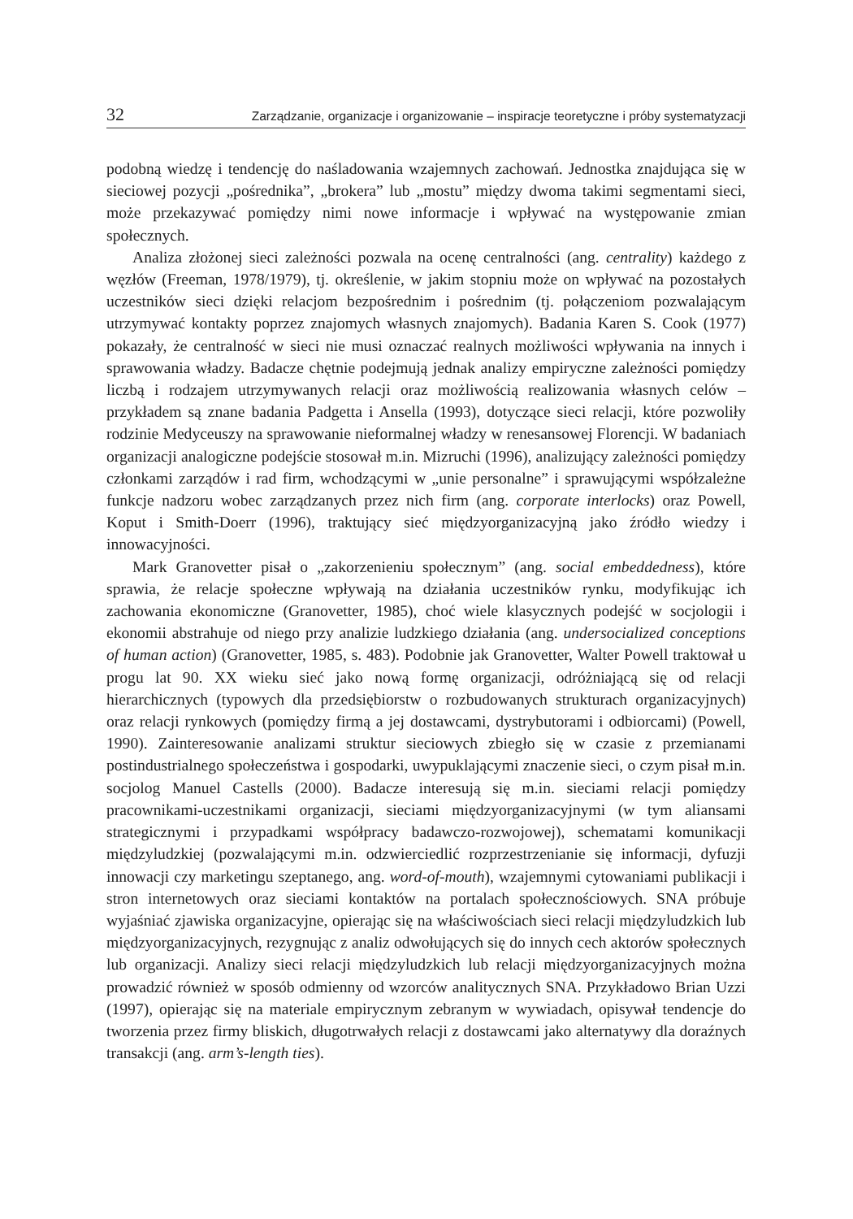32 Zarządzanie, organizacje i organizowanie – inspiracje teoretyczne i próby systematyzacji
podobną wiedzę i tendencję do naśladowania wzajemnych zachowań. Jednostka znajdująca się w sieciowej pozycji „pośrednika”, „brokera” lub „mostu” między dwoma takimi segmentami sieci, może przekazywać pomiędzy nimi nowe informacje i wpływać na występowanie zmian społecznych.
Analiza złożonej sieci zależności pozwala na ocenę centralności (ang. centrality) każdego z węzłów (Freeman, 1978/1979), tj. określenie, w jakim stopniu może on wpływać na pozostałych uczestników sieci dzięki relacjom bezpośrednim i pośrednim (tj. połączeniom pozwalającym utrzymywać kontakty poprzez znajomych własnych znajomych). Badania Karen S. Cook (1977) pokazały, że centralność w sieci nie musi oznaczać realnych możliwości wpływania na innych i sprawowania władzy. Badacze chętnie podejmują jednak analizy empiryczne zależności pomiędzy liczbą i rodzajem utrzymywanych relacji oraz możliwością realizowania własnych celów – przykładem są znane badania Padgetta i Ansella (1993), dotyczące sieci relacji, które pozwoliły rodzinie Medyceuszy na sprawowanie nieformalnej władzy w renesansowej Florencji. W badaniach organizacji analogiczne podejście stosował m.in. Mizruchi (1996), analizujący zależności pomiędzy członkami zarządów i rad firm, wchodzącymi w „unie personalne” i sprawującymi współzależne funkcje nadzoru wobec zarządzanych przez nich firm (ang. corporate interlocks) oraz Powell, Koput i Smith-Doerr (1996), traktujący sieć międzyorganizacyjną jako źródło wiedzy i innowacyjności.
Mark Granovetter pisał o „zakorzenieniu społecznym” (ang. social embeddedness), które sprawia, że relacje społeczne wpływają na działania uczestników rynku, modyfikując ich zachowania ekonomiczne (Granovetter, 1985), choć wiele klasycznych podejść w socjologii i ekonomii abstrahuje od niego przy analizie ludzkiego działania (ang. undersocialized conceptions of human action) (Granovetter, 1985, s. 483). Podobnie jak Granovetter, Walter Powell traktował u progu lat 90. XX wieku sieć jako nową formę organizacji, odróżniającą się od relacji hierarchicznych (typowych dla przedsiębiorstw o rozbudowanych strukturach organizacyjnych) oraz relacji rynkowych (pomiędzy firmą a jej dostawcami, dystrybutorami i odbiorcami) (Powell, 1990). Zainteresowanie analizami struktur sieciowych zbiegło się w czasie z przemianami postindustrialnego społeczeństwa i gospodarki, uwypuklającymi znaczenie sieci, o czym pisał m.in. socjolog Manuel Castells (2000). Badacze interesują się m.in. sieciami relacji pomiędzy pracownikami-uczestnikami organizacji, sieciami międzyorganizacyjnymi (w tym aliansami strategicznymi i przypadkami współpracy badawczo-rozwojowej), schematami komunikacji międzyludzkiej (pozwalającymi m.in. odzwierciedlić rozprzestrzenianie się informacji, dyfuzji innowacji czy marketingu szeptanego, ang. word-of-mouth), wzajemnymi cytowaniami publikacji i stron internetowych oraz sieciami kontaktów na portalach społecznościowych. SNA próbuje wyjaśniać zjawiska organizacyjne, opierając się na właściwościach sieci relacji międzyludzkich lub międzyorganizacyjnych, rezygnując z analiz odwołujących się do innych cech aktorów społecznych lub organizacji. Analizy sieci relacji międzyludzkich lub relacji międzyorganizacyjnych można prowadzić również w sposób odmienny od wzorców analitycznych SNA. Przykładowo Brian Uzzi (1997), opierając się na materiale empirycznym zebranym w wywiadach, opisywał tendencje do tworzenia przez firmy bliskich, długotrwałych relacji z dostawcami jako alternatywy dla doraźnych transakcji (ang. arm’s-length ties).